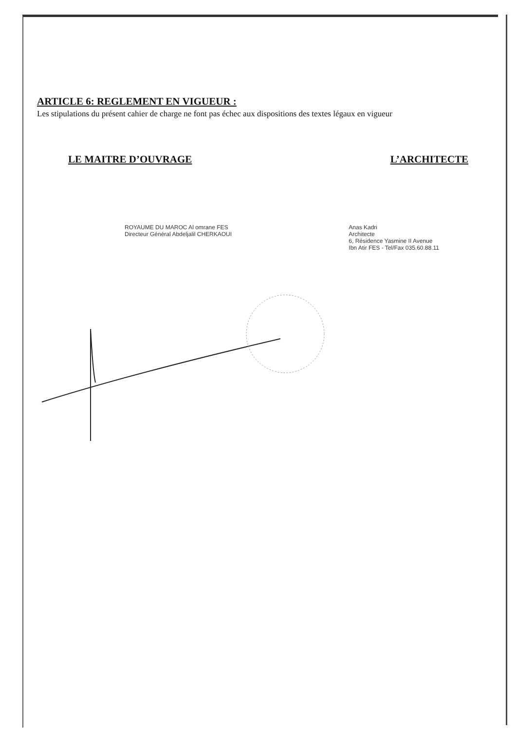ARTICLE 6: REGLEMENT EN VIGUEUR :
Les stipulations du présent cahier de charge ne font pas échec aux dispositions des textes légaux en vigueur
LE MAITRE D’OUVRAGE L’ARCHITECTE
ROYAUME DU MAROC Al omrane FES
Directeur Général Abdeljalil CHERKAOUI
Anas Kadri
Architecte
6, Résidence Yasmine II Avenue
Ibn Atir FES - Tel/Fax 035.60.88.11